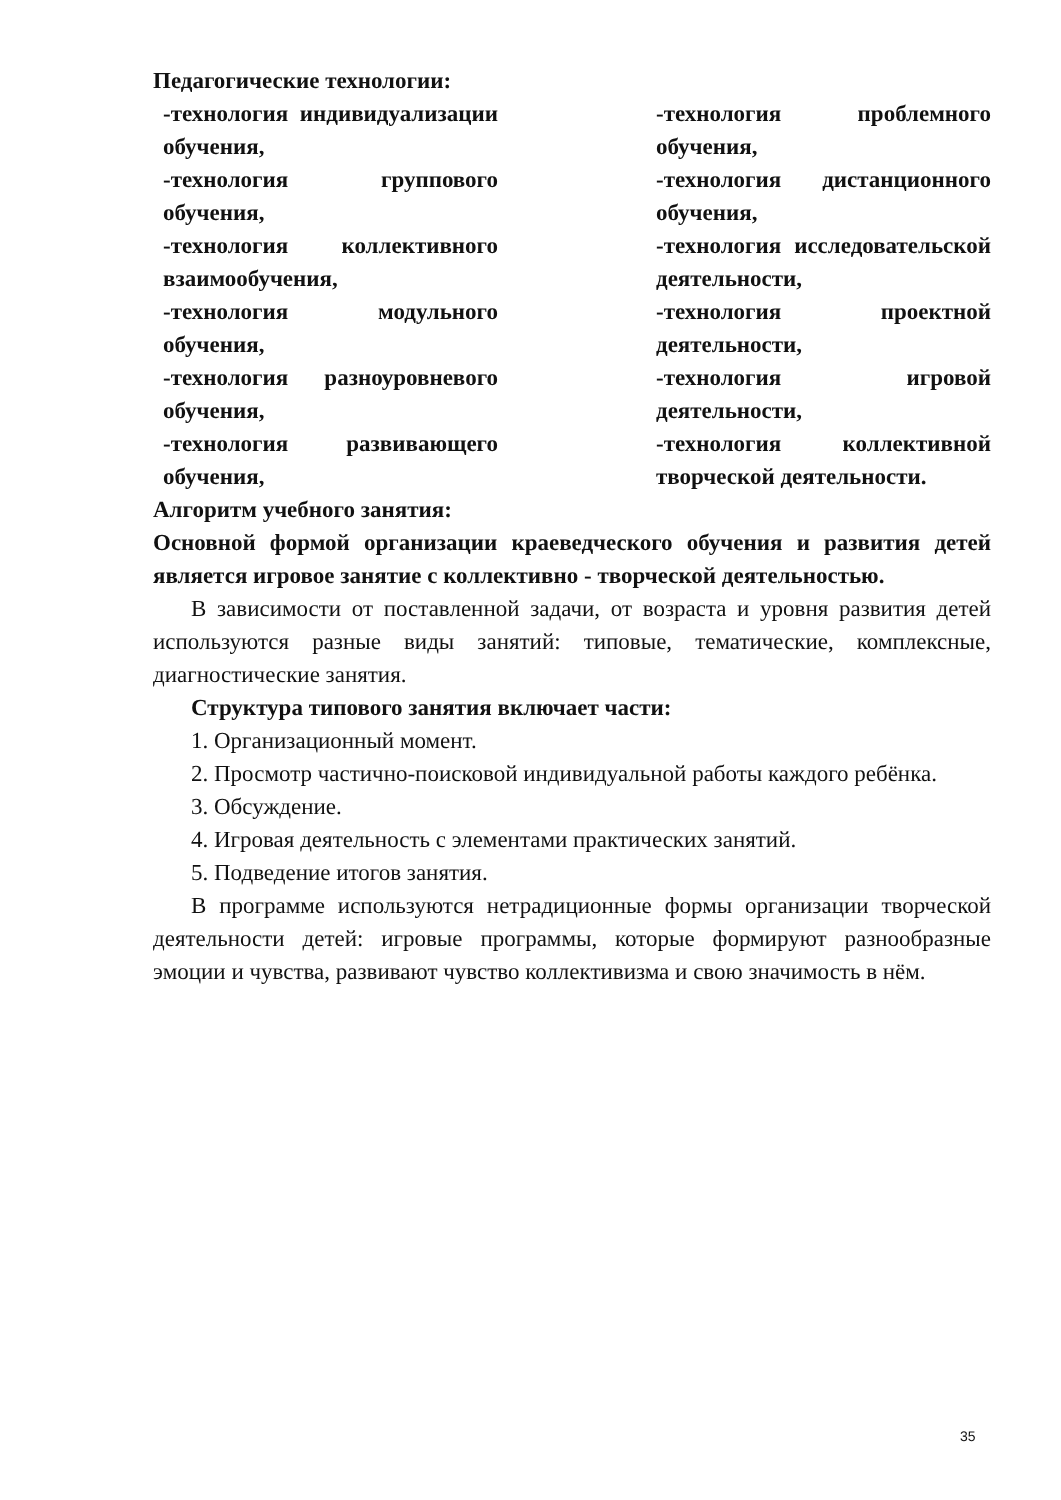Педагогические технологии:
-технология индивидуализации обучения,
-технология группового обучения,
-технология коллективного взаимообучения,
-технология модульного обучения,
-технология разноуровневого обучения,
-технология развивающего обучения,
-технология проблемного обучения,
-технология дистанционного обучения,
-технология исследовательской деятельности,
-технология проектной деятельности,
-технология игровой деятельности,
-технология коллективной творческой деятельности.
Алгоритм учебного занятия:
Основной формой организации краеведческого обучения и развития детей является игровое занятие с коллективно - творческой деятельностью.
В зависимости от поставленной задачи, от возраста и уровня развития детей используются разные виды занятий: типовые, тематические, комплексные, диагностические занятия.
Структура типового занятия включает части:
1. Организационный момент.
2. Просмотр частично-поисковой индивидуальной работы каждого ребёнка.
3. Обсуждение.
4. Игровая деятельность с элементами практических занятий.
5. Подведение итогов занятия.
В программе используются нетрадиционные формы организации творческой деятельности детей: игровые программы, которые формируют разнообразные эмоции и чувства, развивают чувство коллективизма и свою значимость в нём.
35